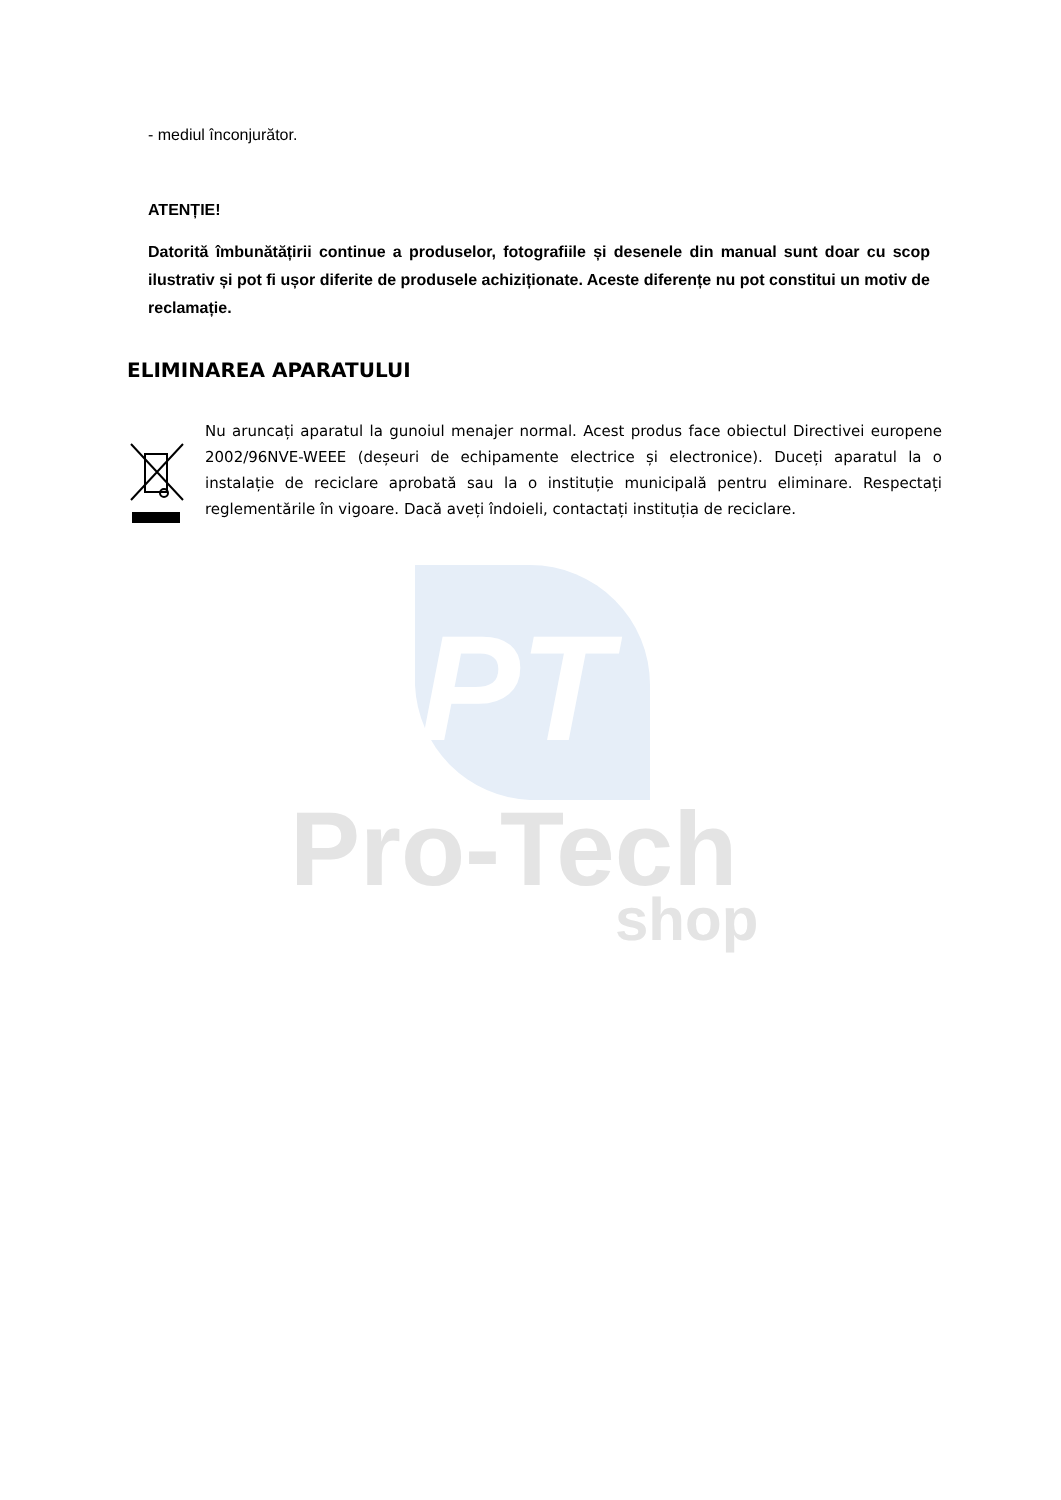PT
Pro-Tech
shop
- mediul înconjurător.
ATENȚIE!
Datorită îmbunătățirii continue a produselor, fotografiile și desenele din manual sunt doar cu scop ilustrativ și pot fi ușor diferite de produsele achiziționate. Aceste diferențe nu pot constitui un motiv de reclamație.
ELIMINAREA APARATULUI
Nu aruncați aparatul la gunoiul menajer normal. Acest produs face obiectul Directivei europene 2002/96NVE-WEEE (deșeuri de echipamente electrice și electronice). Duceți aparatul la o instalație de reciclare aprobată sau la o instituție municipală pentru eliminare. Respectați reglementările în vigoare. Dacă aveți îndoieli, contactați instituția de reciclare.